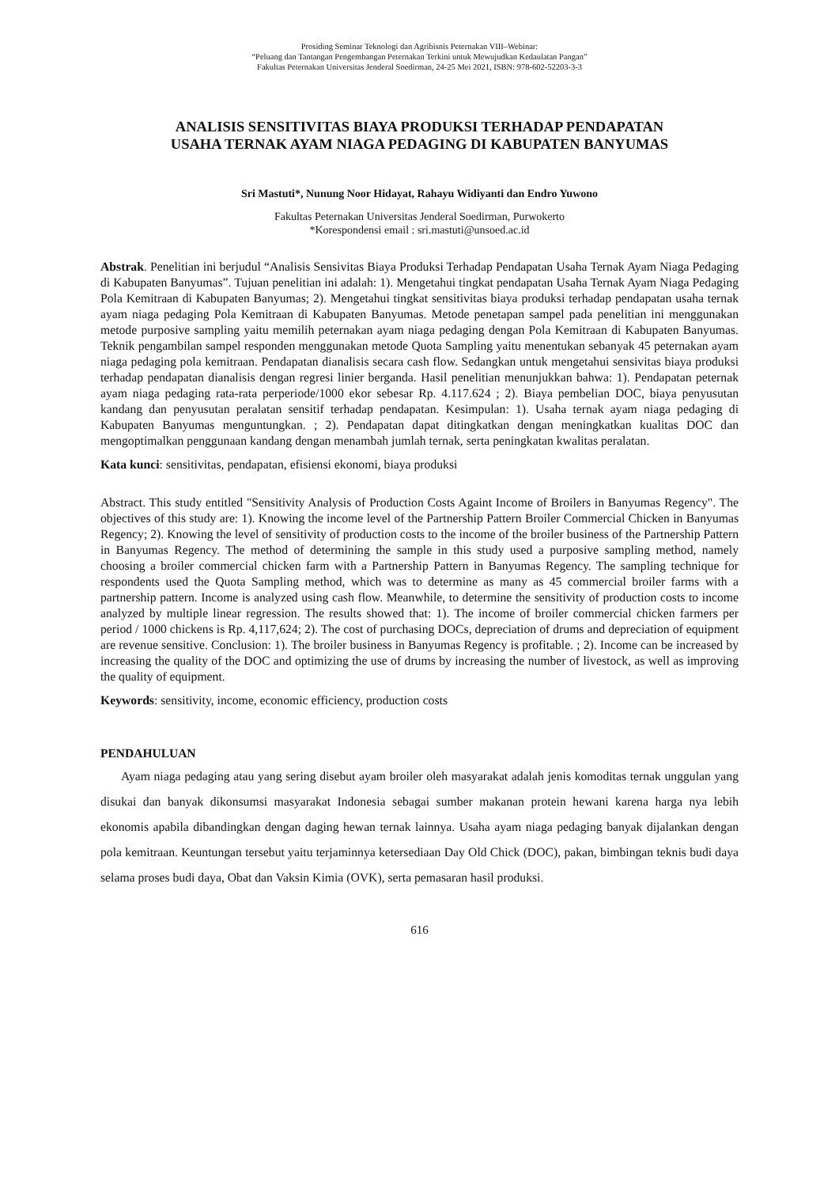Prosiding Seminar Teknologi dan Agribisnis Peternakan VIII–Webinar:
“Peluang dan Tantangan Pengembangan Peternakan Terkini untuk Mewujudkan Kedaulatan Pangan”
Fakultas Peternakan Universitas Jenderal Soedirman, 24-25 Mei 2021, ISBN: 978-602-52203-3-3
ANALISIS SENSITIVITAS BIAYA PRODUKSI TERHADAP PENDAPATAN
USAHA TERNAK AYAM NIAGA PEDAGING DI KABUPATEN BANYUMAS
Sri Mastuti*, Nunung Noor Hidayat, Rahayu Widiyanti dan Endro Yuwono
Fakultas Peternakan Universitas Jenderal Soedirman, Purwokerto
*Korespondensi email : sri.mastuti@unsoed.ac.id
Abstrak. Penelitian ini berjudul “Analisis Sensivitas Biaya Produksi Terhadap Pendapatan Usaha Ternak Ayam Niaga Pedaging di Kabupaten Banyumas”. Tujuan penelitian ini adalah: 1). Mengetahui tingkat pendapatan Usaha Ternak Ayam Niaga Pedaging Pola Kemitraan di Kabupaten Banyumas; 2). Mengetahui tingkat sensitivitas biaya produksi terhadap pendapatan usaha ternak ayam niaga pedaging Pola Kemitraan di Kabupaten Banyumas. Metode penetapan sampel pada penelitian ini menggunakan metode purposive sampling yaitu memilih peternakan ayam niaga pedaging dengan Pola Kemitraan di Kabupaten Banyumas. Teknik pengambilan sampel responden menggunakan metode Quota Sampling yaitu menentukan sebanyak 45 peternakan ayam niaga pedaging pola kemitraan. Pendapatan dianalisis secara cash flow. Sedangkan untuk mengetahui sensivitas biaya produksi terhadap pendapatan dianalisis dengan regresi linier berganda. Hasil penelitian menunjukkan bahwa: 1). Pendapatan peternak ayam niaga pedaging rata-rata perperiode/1000 ekor sebesar Rp. 4.117.624 ; 2). Biaya pembelian DOC, biaya penyusutan kandang dan penyusutan peralatan sensitif terhadap pendapatan. Kesimpulan: 1). Usaha ternak ayam niaga pedaging di Kabupaten Banyumas menguntungkan. ; 2). Pendapatan dapat ditingkatkan dengan meningkatkan kualitas DOC dan mengoptimalkan penggunaan kandang dengan menambah jumlah ternak, serta peningkatan kwalitas peralatan.
Kata kunci: sensitivitas, pendapatan, efisiensi ekonomi, biaya produksi
Abstract. This study entitled "Sensitivity Analysis of Production Costs Againt Income of Broilers in Banyumas Regency". The objectives of this study are: 1). Knowing the income level of the Partnership Pattern Broiler Commercial Chicken in Banyumas Regency; 2). Knowing the level of sensitivity of production costs to the income of the broiler business of the Partnership Pattern in Banyumas Regency. The method of determining the sample in this study used a purposive sampling method, namely choosing a broiler commercial chicken farm with a Partnership Pattern in Banyumas Regency. The sampling technique for respondents used the Quota Sampling method, which was to determine as many as 45 commercial broiler farms with a partnership pattern. Income is analyzed using cash flow. Meanwhile, to determine the sensitivity of production costs to income analyzed by multiple linear regression. The results showed that: 1). The income of broiler commercial chicken farmers per period / 1000 chickens is Rp. 4,117,624; 2). The cost of purchasing DOCs, depreciation of drums and depreciation of equipment are revenue sensitive. Conclusion: 1). The broiler business in Banyumas Regency is profitable. ; 2). Income can be increased by increasing the quality of the DOC and optimizing the use of drums by increasing the number of livestock, as well as improving the quality of equipment.
Keywords: sensitivity, income, economic efficiency, production costs
PENDAHULUAN
Ayam niaga pedaging atau yang sering disebut ayam broiler oleh masyarakat adalah jenis komoditas ternak unggulan yang disukai dan banyak dikonsumsi masyarakat Indonesia sebagai sumber makanan protein hewani karena harga nya lebih ekonomis apabila dibandingkan dengan daging hewan ternak lainnya. Usaha ayam niaga pedaging banyak dijalankan dengan pola kemitraan. Keuntungan tersebut yaitu terjaminnya ketersediaan Day Old Chick (DOC), pakan, bimbingan teknis budi daya selama proses budi daya, Obat dan Vaksin Kimia (OVK), serta pemasaran hasil produksi.
616